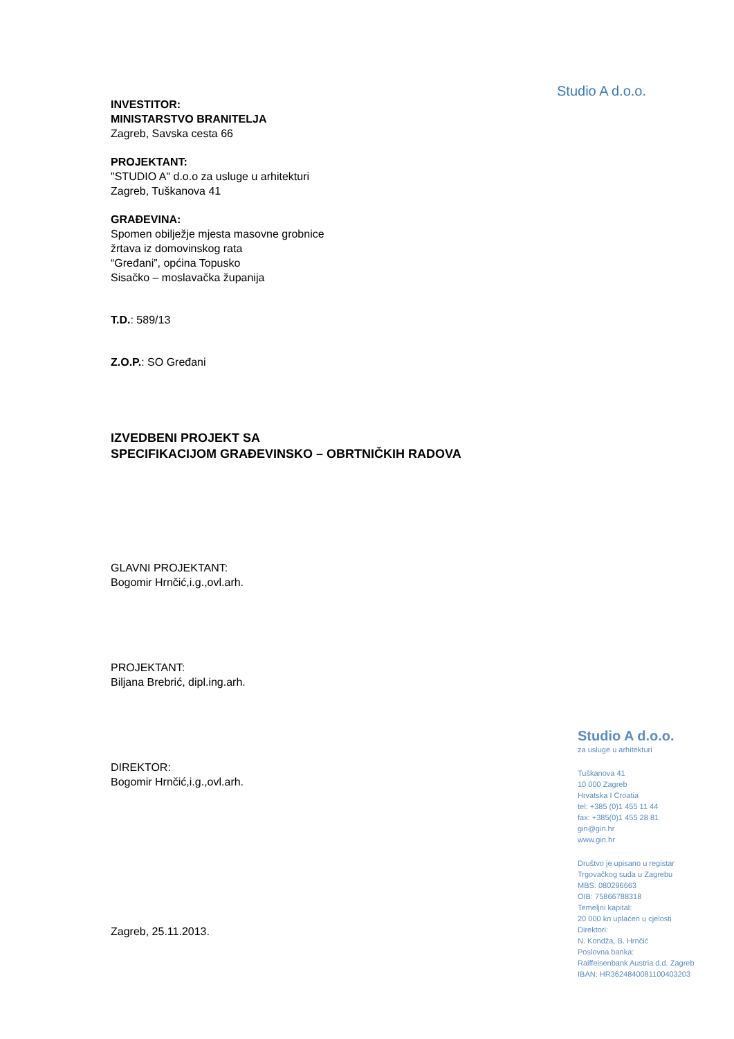Studio A d.o.o.
INVESTITOR:
MINISTARSTVO BRANITELJA
Zagreb, Savska cesta 66
PROJEKTANT:
"STUDIO A" d.o.o za usluge u arhitekturi
Zagreb, Tuškanova 41
GRAĐEVINA:
Spomen obilježje mjesta masovne grobnice
žrtava iz domovinskog rata
“Gređani”, općina Topusko
Sisačko – moslavačka županija
T.D.: 589/13
Z.O.P.: SO Gređani
IZVEDBENI PROJEKT SA
SPECIFIKACIJOM GRAĐEVINSKO – OBRTNIČKIH RADOVA
GLAVNI PROJEKTANT:
Bogomir Hrnčić,i.g.,ovl.arh.
PROJEKTANT:
Biljana Brebrić, dipl.ing.arh.
DIREKTOR:
Bogomir Hrnčić,i.g.,ovl.arh.
Zagreb, 25.11.2013.
Studio A d.o.o.
za usluge u arhitekturi
Tuškanova 41
10 000 Zagreb
Hrvatska I Croatia
tel: +385 (0)1 455 11 44
fax: +385(0)1 455 28 81
gin@gin.hr
www.gin.hr
Društvo je upisano u registar
Trgovačkog suda u Zagrebu
MBS: 080296663
OIB: 75866788318
Temeljni kapital:
20 000 kn uplaćen u cjelosti
Direktori:
N. Kondža, B. Hrnčić
Poslovna banka:
Raiffeisenbank Austria d.d. Zagreb
IBAN: HR3624840081100403203